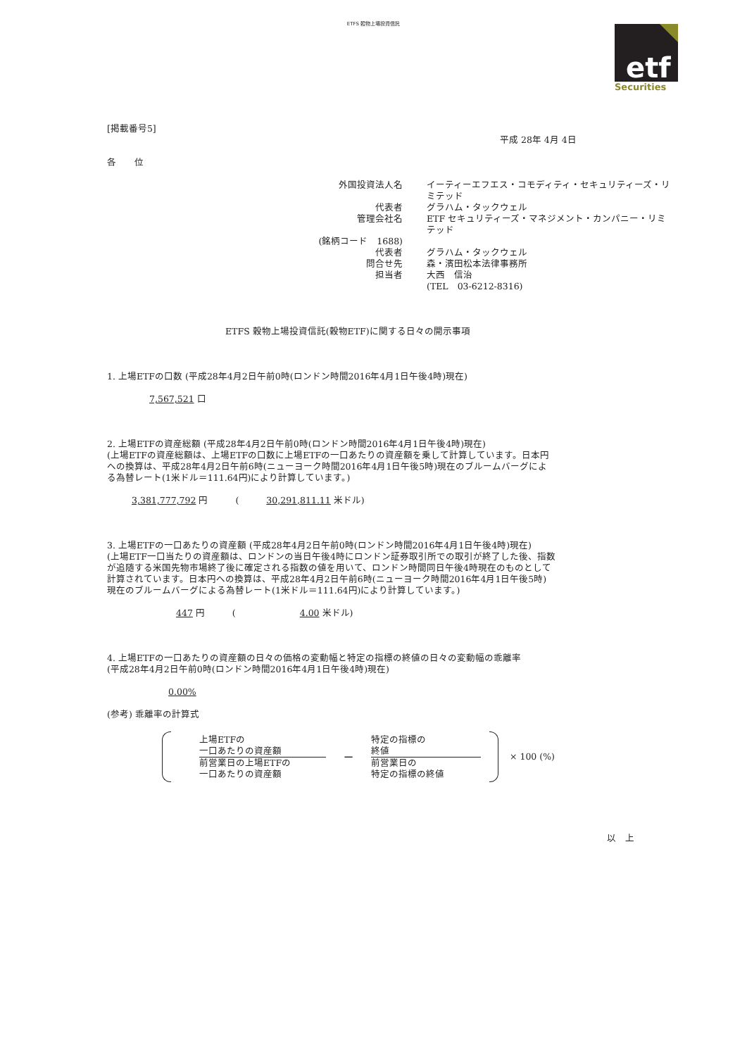ETFS 穀物上場投資信託
etf
Securities
[掲載番号5]
平成 28年 4月 4日
各　　位
| 外国投資法人名 | イーティーエフエス・コモディティ・セキュリティーズ・リミテッド |
| 代表者 | グラハム・タックウェル |
| 管理会社名 | ETF セキュリティーズ・マネジメント・カンパニー・リミテッド |
| (銘柄コード 1688) | |
| 代表者 | グラハム・タックウェル |
| 問合せ先 | 森・濱田松本法律事務所 |
| 担当者 | 大西 信治 |
| | (TEL 03-6212-8316) |
ETFS 穀物上場投資信託(穀物ETF)に関する日々の開示事項
1. 上場ETFの口数 (平成28年4月2日午前0時(ロンドン時間2016年4月1日午後4時)現在)
7,567,521 口
2. 上場ETFの資産総額 (平成28年4月2日午前0時(ロンドン時間2016年4月1日午後4時)現在)
(上場ETFの資産総額は、上場ETFの口数に上場ETFの一口あたりの資産額を乗して計算しています。日本円
への換算は、平成28年4月2日午前6時(ニューヨーク時間2016年4月1日午後5時)現在のブルームバーグによ
る為替レート(1米ドル＝111.64円)により計算しています。)
3,381,777,792 円　　　(　　　30,291,811.11 米ドル)
3. 上場ETFの一口あたりの資産額 (平成28年4月2日午前0時(ロンドン時間2016年4月1日午後4時)現在)
(上場ETF一口当たりの資産額は、ロンドンの当日午後4時にロンドン証券取引所での取引が終了した後、指数
が追随する米国先物市場終了後に確定される指数の値を用いて、ロンドン時間同日午後4時現在のものとして
計算されています。日本円への換算は、平成28年4月2日午前6時(ニューヨーク時間2016年4月1日午後5時)
現在のブルームバーグによる為替レート(1米ドル＝111.64円)により計算しています。)
447 円　　　(　　　　　　　4.00 米ドル)
4. 上場ETFの一口あたりの資産額の日々の価格の変動幅と特定の指標の終値の日々の変動幅の乖離率
(平成28年4月2日午前0時(ロンドン時間2016年4月1日午後4時)現在)
0.00%
(参考) 乖離率の計算式
上場ETFの
一口あたりの資産額
前営業日の上場ETFの
一口あたりの資産額
−
特定の指標の
終値
前営業日の
特定の指標の終値
× 100 (%)
以　上